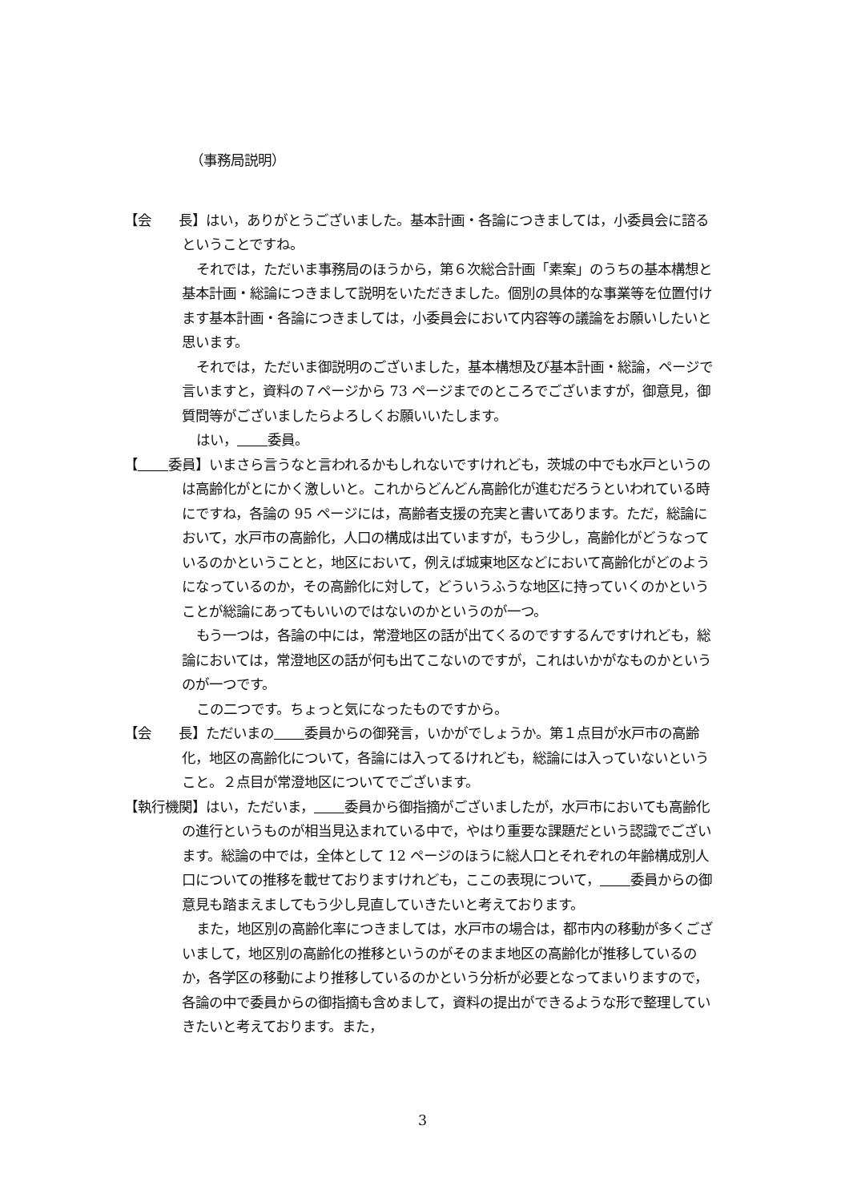（事務局説明）
【会　　長】はい，ありがとうございました。基本計画・各論につきましては，小委員会に諮るということですね。
それでは，ただいま事務局のほうから，第６次総合計画「素案」のうちの基本構想と基本計画・総論につきまして説明をいただきました。個別の具体的な事業等を位置付けます基本計画・各論につきましては，小委員会において内容等の議論をお願いしたいと思います。
それでは，ただいま御説明のございました，基本構想及び基本計画・総論，ページで言いますと，資料の７ページから 73 ページまでのところでございますが，御意見，御質問等がございましたらよろしくお願いいたします。
はい， 委員。
【 委員】いまさら言うなと言われるかもしれないですけれども，茨城の中でも水戸というのは高齢化がとにかく激しいと。これからどんどん高齢化が進むだろうといわれている時にですね，各論の 95 ページには，高齢者支援の充実と書いてあります。ただ，総論において，水戸市の高齢化，人口の構成は出ていますが，もう少し，高齢化がどうなっているのかということと，地区において，例えば城東地区などにおいて高齢化がどのようになっているのか，その高齢化に対して，どういうふうな地区に持っていくのかということが総論にあってもいいのではないのかというのが一つ。
もう一つは，各論の中には，常澄地区の話が出てくるのですするんですけれども，総論においては，常澄地区の話が何も出てこないのですが，これはいかがなものかというのが一つです。
この二つです。ちょっと気になったものですから。
【会　　長】ただいまの 委員からの御発言，いかがでしょうか。第１点目が水戸市の高齢化，地区の高齢化について，各論には入ってるけれども，総論には入っていないということ。２点目が常澄地区についてでございます。
【執行機関】はい，ただいま， 委員から御指摘がございましたが，水戸市においても高齢化の進行というものが相当見込まれている中で，やはり重要な課題だという認識でございます。総論の中では，全体として 12 ページのほうに総人口とそれぞれの年齢構成別人口についての推移を載せておりますけれども，ここの表現について， 委員からの御意見も踏まえましてもう少し見直していきたいと考えております。
また，地区別の高齢化率につきましては，水戸市の場合は，都市内の移動が多くございまして，地区別の高齢化の推移というのがそのまま地区の高齢化が推移しているのか，各学区の移動により推移しているのかという分析が必要となってまいりますので，各論の中で委員からの御指摘も含めまして，資料の提出ができるような形で整理していきたいと考えております。また，
3